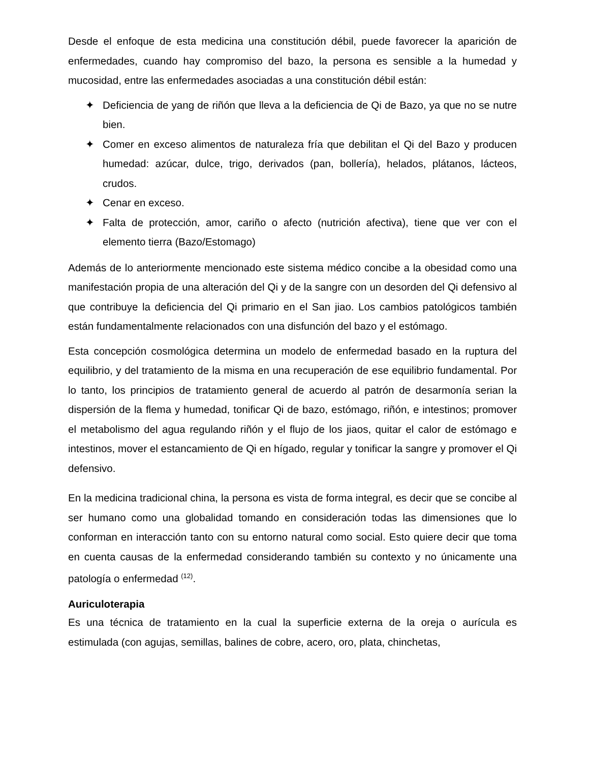Desde el enfoque de esta medicina una constitución débil, puede favorecer la aparición de enfermedades, cuando hay compromiso del bazo, la persona es sensible a la humedad y mucosidad, entre las enfermedades asociadas a una constitución débil están:
✦ Deficiencia de yang de riñón que lleva a la deficiencia de Qi de Bazo, ya que no se nutre bien.
✦ Comer en exceso alimentos de naturaleza fría que debilitan el Qi del Bazo y producen humedad: azúcar, dulce, trigo, derivados (pan, bollería), helados, plátanos, lácteos, crudos.
✦ Cenar en exceso.
✦ Falta de protección, amor, cariño o afecto (nutrición afectiva), tiene que ver con el elemento tierra (Bazo/Estomago)
Además de lo anteriormente mencionado este sistema médico concibe a la obesidad como una manifestación propia de una alteración del Qi y de la sangre con un desorden del Qi defensivo al que contribuye la deficiencia del Qi primario en el San jiao. Los cambios patológicos también están fundamentalmente relacionados con una disfunción del bazo y el estómago.
Esta concepción cosmológica determina un modelo de enfermedad basado en la ruptura del equilibrio, y del tratamiento de la misma en una recuperación de ese equilibrio fundamental. Por lo tanto, los principios de tratamiento general de acuerdo al patrón de desarmonía serian la dispersión de la flema y humedad, tonificar Qi de bazo, estómago, riñón, e intestinos; promover el metabolismo del agua regulando riñón y el flujo de los jiaos, quitar el calor de estómago e intestinos, mover el estancamiento de Qi en hígado, regular y tonificar la sangre y promover el Qi defensivo.
En la medicina tradicional china, la persona es vista de forma integral, es decir que se concibe al ser humano como una globalidad tomando en consideración todas las dimensiones que lo conforman en interacción tanto con su entorno natural como social. Esto quiere decir que toma en cuenta causas de la enfermedad considerando también su contexto y no únicamente una patología o enfermedad <sup>(12)</sup>.
Auriculoterapia
Es una técnica de tratamiento en la cual la superficie externa de la oreja o aurícula es estimulada (con agujas, semillas, balines de cobre, acero, oro, plata, chinchetas,